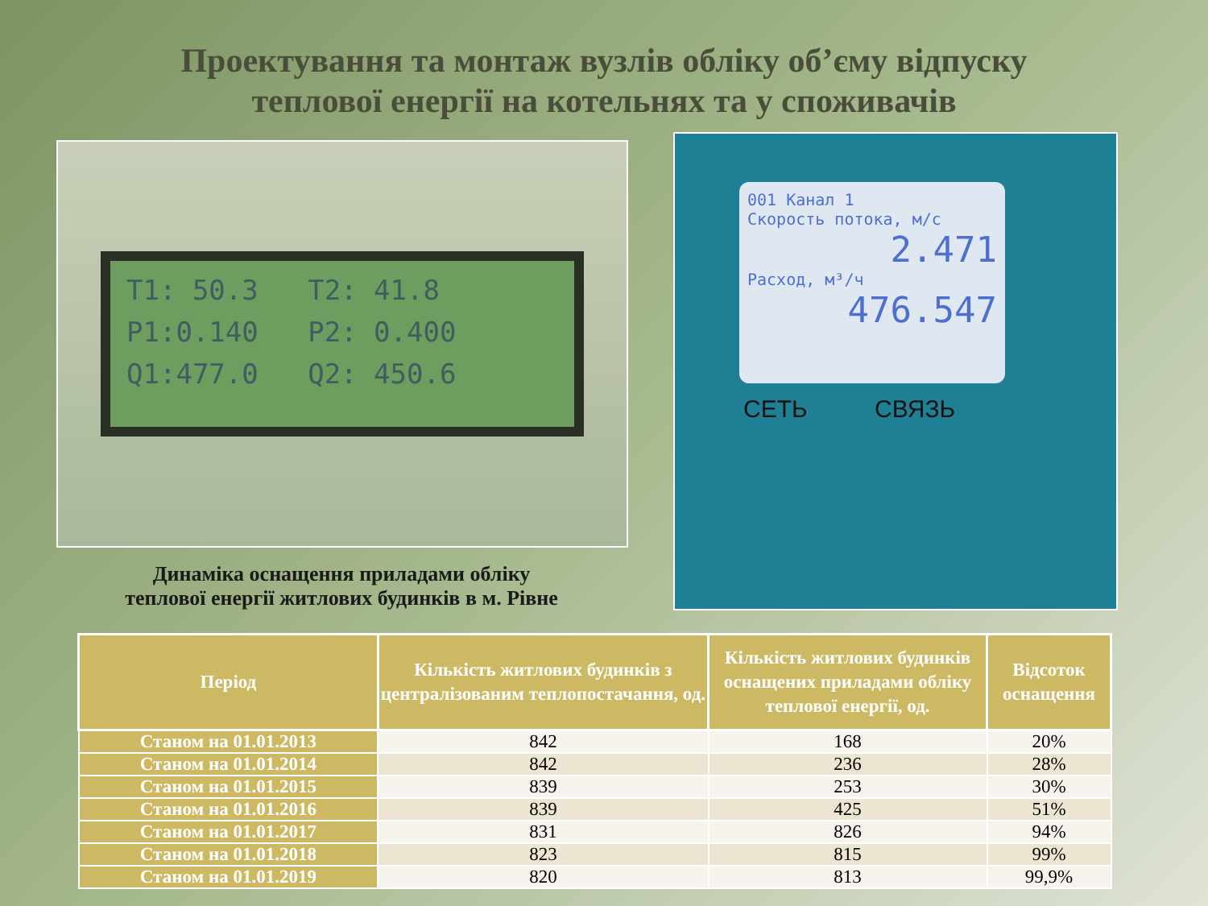Проектування та монтаж вузлів обліку об’єму відпуску
теплової енергії на котельнях та у споживачів
T1: 50.3 T2: 41.8 P1:0.140 P2: 0.400 Q1:477.0 Q2: 450.6
Динаміка оснащення приладами обліку
теплової енергії житлових будинків в м. Рівне
001 Канал 1
Скорость потока, м/с
2.471
Расход, м³/ч
476.547
СЕТЬ СВЯЗЬ
| Період | Кількість житлових будинків з централізованим теплопостачання, од. | Кількість житлових будинків оснащених приладами обліку теплової енергії, од. | Відсоток оснащення |
| --- | --- | --- | --- |
| Станом на 01.01.2013 | 842 | 168 | 20% |
| Станом на 01.01.2014 | 842 | 236 | 28% |
| Станом на 01.01.2015 | 839 | 253 | 30% |
| Станом на 01.01.2016 | 839 | 425 | 51% |
| Станом на 01.01.2017 | 831 | 826 | 94% |
| Станом на 01.01.2018 | 823 | 815 | 99% |
| Станом на 01.01.2019 | 820 | 813 | 99,9% |